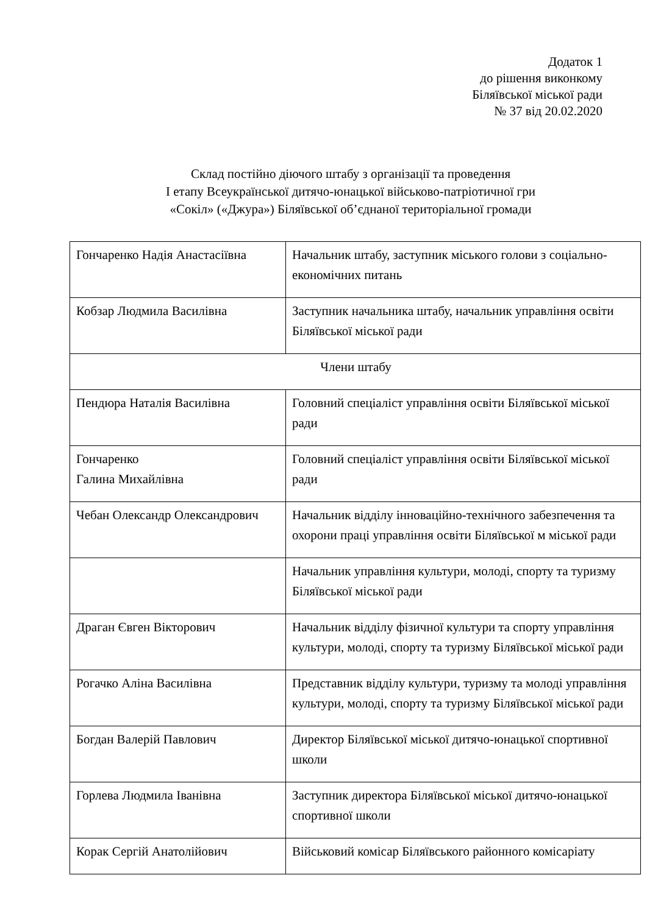Додаток 1
до рішення виконкому
Біляївської міської ради
№ 37 від 20.02.2020
Склад постійно діючого штабу з організації та проведення
І етапу Всеукраїнської дитячо-юнацької військово-патріотичної гри
«Сокіл» («Джура») Біляївської об’єднаної територіальної громади
| Гончаренко Надія Анастасіївна | Начальник штабу, заступник міського голови з соціально-економічних питань |
| Кобзар Людмила Василівна | Заступник начальника штабу, начальник управління освіти Біляївської міської ради |
| Члени штабу | |
| Пендюра Наталія Василівна | Головний спеціаліст управління освіти Біляївської міської ради |
| Гончаренко Галина Михайлівна | Головний спеціаліст управління освіти Біляївської міської ради |
| Чебан Олександр Олександрович | Начальник відділу інноваційно-технічного забезпечення та охорони праці управління освіти Біляївської м міської ради |
| | Начальник управління культури, молоді, спорту та туризму Біляївської міської ради |
| Драган Євген Вікторович | Начальник відділу фізичної культури та спорту управління культури, молоді, спорту та туризму Біляївської міської ради |
| Рогачко Аліна Василівна | Представник відділу культури, туризму та молоді управління культури, молоді, спорту та туризму Біляївської міської ради |
| Богдан Валерій Павлович | Директор Біляївської міської дитячо-юнацької спортивної школи |
| Горлева Людмила Іванівна | Заступник директора Біляївської міської дитячо-юнацької спортивної школи |
| Корак Сергій Анатолійович | Військовий комісар Біляївського районного комісаріату |